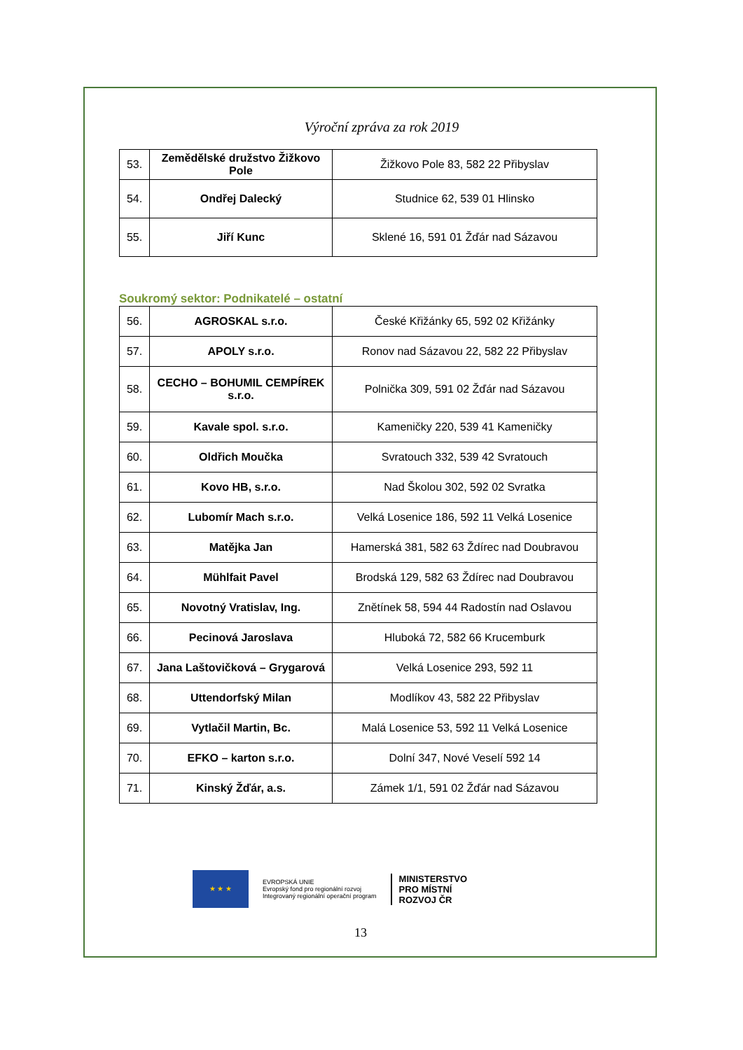Výroční zpráva za rok 2019
| 53. | Zemědělské družstvo Žižkovo Pole | Žižkovo Pole 83, 582 22 Přibyslav |
| 54. | Ondřej Dalecký | Studnice 62, 539 01 Hlinsko |
| 55. | Jiří Kunc | Sklené 16, 591 01 Žďár nad Sázavou |
Soukromý sektor: Podnikatelé – ostatní
| 56. | AGROSKAL s.r.o. | České Křižánky 65, 592 02 Křižánky |
| 57. | APOLY s.r.o. | Ronov nad Sázavou 22, 582 22 Přibyslav |
| 58. | CECHO – BOHUMIL CEMPÍREK s.r.o. | Polnička 309, 591 02 Žďár nad Sázavou |
| 59. | Kavale spol. s.r.o. | Kameničky 220, 539 41 Kameničky |
| 60. | Oldřich Moučka | Svratouch 332, 539 42 Svratouch |
| 61. | Kovo HB, s.r.o. | Nad Školou 302, 592 02 Svratka |
| 62. | Lubomír Mach s.r.o. | Velká Losenice 186, 592 11 Velká Losenice |
| 63. | Matějka Jan | Hamerská 381, 582 63 Ždírec nad Doubravou |
| 64. | Mühlfait Pavel | Brodská 129, 582 63 Ždírec nad Doubravou |
| 65. | Novotný Vratislav, Ing. | Znětínek 58, 594 44 Radostín nad Oslavou |
| 66. | Pecinová Jaroslava | Hluboká 72, 582 66 Krucemburk |
| 67. | Jana Laštovičková – Grygarová | Velká Losenice 293, 592 11 |
| 68. | Uttendorfský Milan | Modlíkov 43, 582 22 Přibyslav |
| 69. | Vytlačil Martin, Bc. | Malá Losenice 53, 592 11 Velká Losenice |
| 70. | EFKO – karton s.r.o. | Dolní 347, Nové Veselí 592 14 |
| 71. | Kinský Žďár, a.s. | Zámek 1/1, 591 02 Žďár nad Sázavou |
★ ★ ★
EVROPSKÁ UNIE
Evropský fond pro regionální rozvoj
Integrovaný regionální operační program
MINISTERSTVO
PRO MÍSTNÍ
ROZVOJ ČR
13